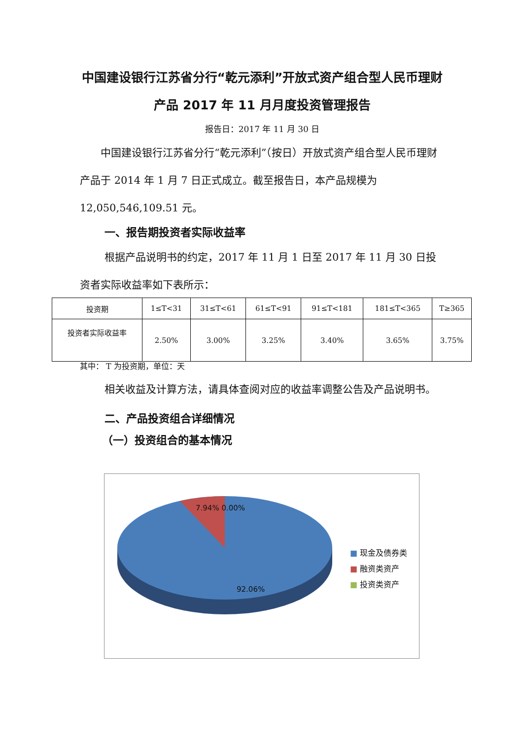中国建设银行江苏省分行“乾元添利”开放式资产组合型人民币理财产品 2017 年 11 月月度投资管理报告
报告日：2017 年 11 月 30 日
中国建设银行江苏省分行“乾元添利”（按日）开放式资产组合型人民币理财产品于 2014 年 1 月 7 日正式成立。截至报告日，本产品规模为 12,050,546,109.51 元。
一、报告期投资者实际收益率
根据产品说明书的约定，2017 年 11 月 1 日至 2017 年 11 月 30 日投资者实际收益率如下表所示：
| 投资期 | 1≤T<31 | 31≤T<61 | 61≤T<91 | 91≤T<181 | 181≤T<365 | T≥365 |
| --- | --- | --- | --- | --- | --- | --- |
| 投资者实际收益率 | 2.50% | 3.00% | 3.25% | 3.40% | 3.65% | 3.75% |
其中： T 为投资期，单位：天
相关收益及计算方法，请具体查阅对应的收益率调整公告及产品说明书。
二、产品投资组合详细情况
（一）投资组合的基本情况
7.94% 0.00%
92.06%
■ 现金及债券类
■ 融资类资产
■ 投资类资产